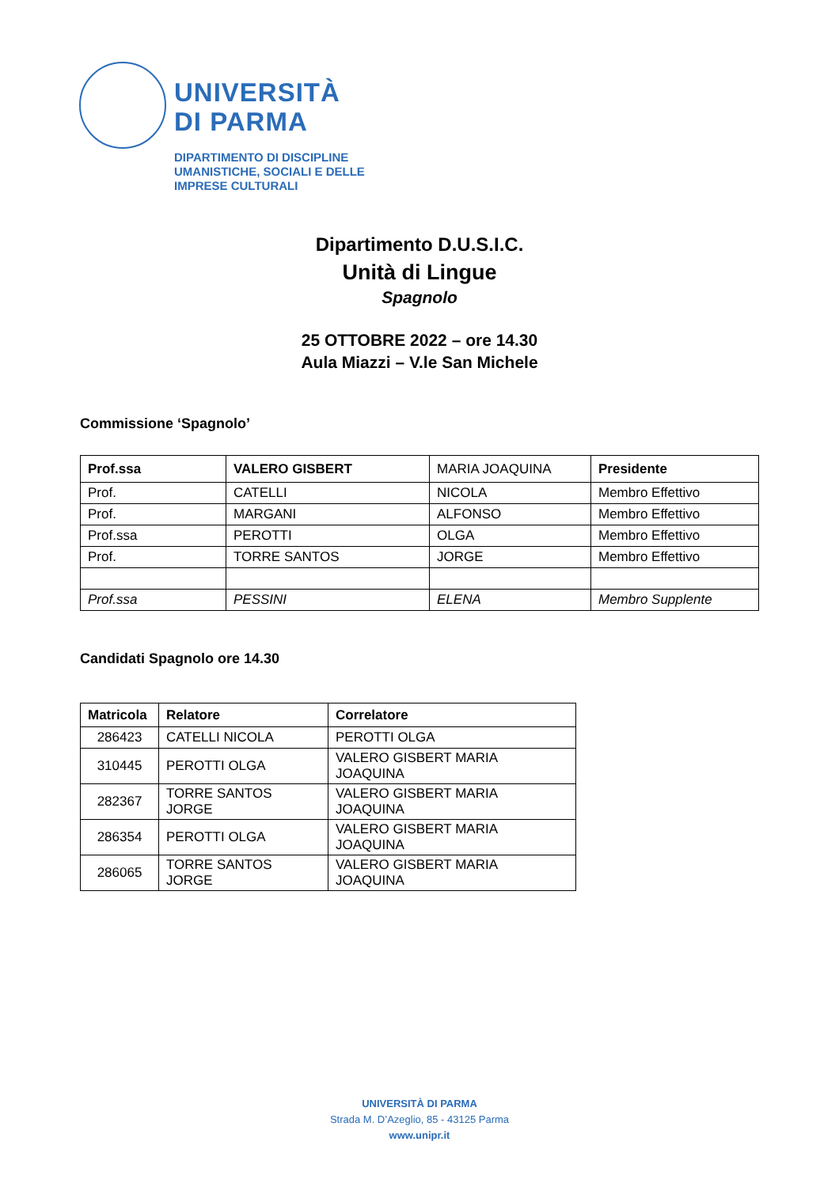UNIVERSITÀ
DI PARMA
DIPARTIMENTO DI DISCIPLINE
UMANISTICHE, SOCIALI E DELLE
IMPRESE CULTURALI
Dipartimento D.U.S.I.C.
Unità di Lingue
Spagnolo
25 OTTOBRE 2022 – ore 14.30
Aula Miazzi – V.le San Michele
Commissione ‘Spagnolo’
| Prof.ssa | VALERO GISBERT | MARIA JOAQUINA | Presidente |
| Prof. | CATELLI | NICOLA | Membro Effettivo |
| Prof. | MARGANI | ALFONSO | Membro Effettivo |
| Prof.ssa | PEROTTI | OLGA | Membro Effettivo |
| Prof. | TORRE SANTOS | JORGE | Membro Effettivo |
| Prof.ssa | PESSINI | ELENA | Membro Supplente |
Candidati Spagnolo ore 14.30
| Matricola | Relatore | Correlatore |
| 286423 | CATELLI NICOLA | PEROTTI OLGA |
| 310445 | PEROTTI OLGA | VALERO GISBERT MARIA JOAQUINA |
| 282367 | TORRE SANTOS JORGE | VALERO GISBERT MARIA JOAQUINA |
| 286354 | PEROTTI OLGA | VALERO GISBERT MARIA JOAQUINA |
| 286065 | TORRE SANTOS JORGE | VALERO GISBERT MARIA JOAQUINA |
UNIVERSITÀ DI PARMA
Strada M. D’Azeglio, 85 - 43125 Parma
www.unipr.it